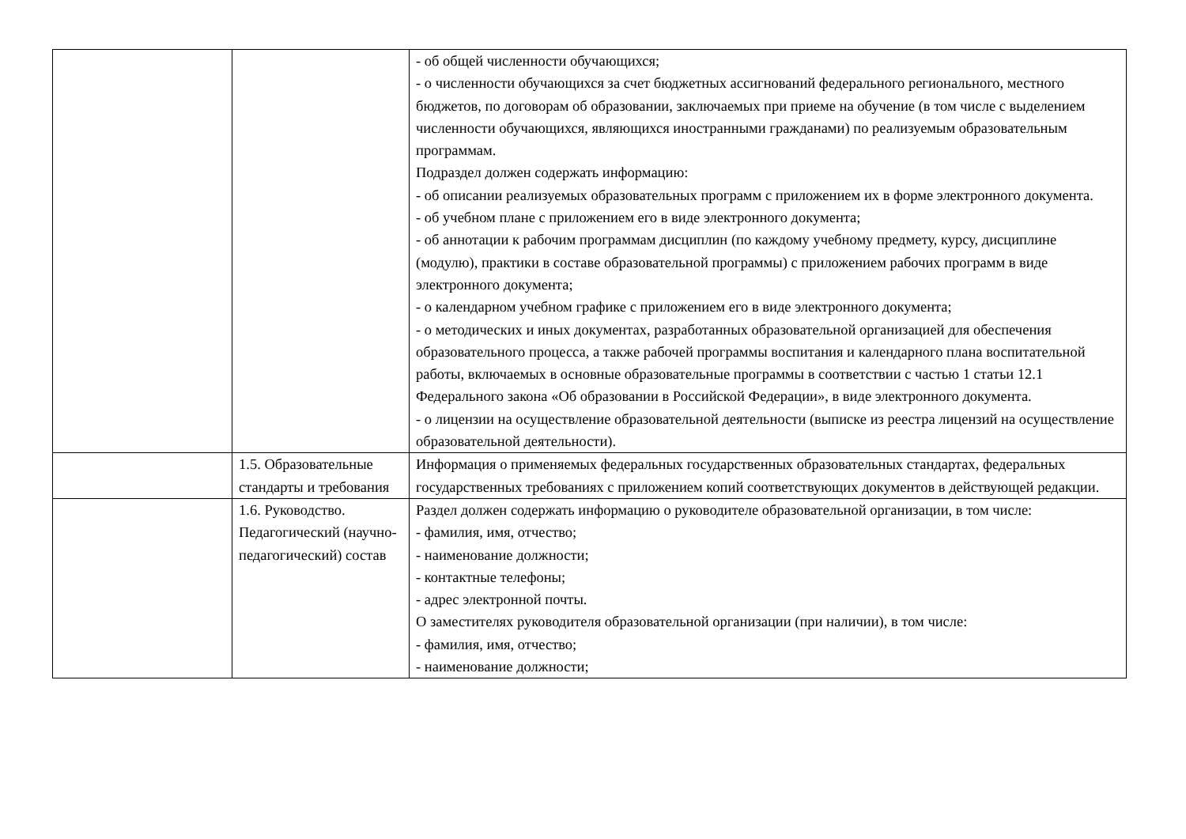| | | - об общей численности обучающихся; - о численности обучающихся за счет бюджетных ассигнований федерального регионального, местного бюджетов, по договорам об образовании, заключаемых при приеме на обучение (в том числе с выделением численности обучающихся, являющихся иностранными гражданами) по реализуемым образовательным программам. Подраздел должен содержать информацию: - об описании реализуемых образовательных программ с приложением их в форме электронного документа. - об учебном плане с приложением его в виде электронного документа; - об аннотации к рабочим программам дисциплин (по каждому учебному предмету, курсу, дисциплине (модулю), практики в составе образовательной программы) с приложением рабочих программ в виде электронного документа; - о календарном учебном графике с приложением его в виде электронного документа; - о методических и иных документах, разработанных образовательной организацией для обеспечения образовательного процесса, а также рабочей программы воспитания и календарного плана воспитательной работы, включаемых в основные образовательные программы в соответствии с частью 1 статьи 12.1 Федерального закона «Об образовании в Российской Федерации», в виде электронного документа. - о лицензии на осуществление образовательной деятельности (выписке из реестра лицензий на осуществление образовательной деятельности). |
| | 1.5. Образовательные стандарты и требования | Информация о применяемых федеральных государственных образовательных стандартах, федеральных государственных требованиях с приложением копий соответствующих документов в действующей редакции. |
| | 1.6. Руководство. Педагогический (научно-педагогический) состав | Раздел должен содержать информацию о руководителе образовательной организации, в том числе: - фамилия, имя, отчество; - наименование должности; - контактные телефоны; - адрес электронной почты. О заместителях руководителя образовательной организации (при наличии), в том числе: - фамилия, имя, отчество; - наименование должности; |